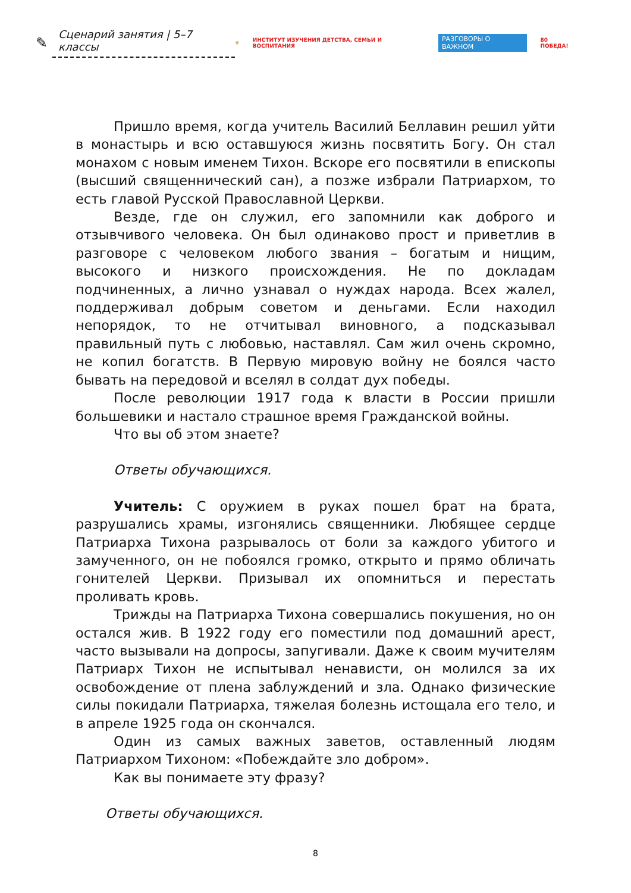✎ Сценарий занятия | 5–7 классы
⚜ ИНСТИТУТ ИЗУЧЕНИЯ ДЕТСТВА, СЕМЬИ И ВОСПИТАНИЯ РАЗГОВОРЫ О ВАЖНОМ 80 ПОБЕДА!
Пришло время, когда учитель Василий Беллавин решил уйти в монастырь и всю оставшуюся жизнь посвятить Богу. Он стал монахом с новым именем Тихон. Вскоре его посвятили в епископы (высший священнический сан), а позже избрали Патриархом, то есть главой Русской Православной Церкви.
Везде, где он служил, его запомнили как доброго и отзывчивого человека. Он был одинаково прост и приветлив в разговоре с человеком любого звания – богатым и нищим, высокого и низкого происхождения. Не по докладам подчиненных, а лично узнавал о нуждах народа. Всех жалел, поддерживал добрым советом и деньгами. Если находил непорядок, то не отчитывал виновного, а подсказывал правильный путь с любовью, наставлял. Сам жил очень скромно, не копил богатств. В Первую мировую войну не боялся часто бывать на передовой и вселял в солдат дух победы.
После революции 1917 года к власти в России пришли большевики и настало страшное время Гражданской войны.
Что вы об этом знаете?
Ответы обучающихся.
Учитель: С оружием в руках пошел брат на брата, разрушались храмы, изгонялись священники. Любящее сердце Патриарха Тихона разрывалось от боли за каждого убитого и замученного, он не побоялся громко, открыто и прямо обличать гонителей Церкви. Призывал их опомниться и перестать проливать кровь.
Трижды на Патриарха Тихона совершались покушения, но он остался жив. В 1922 году его поместили под домашний арест, часто вызывали на допросы, запугивали. Даже к своим мучителям Патриарх Тихон не испытывал ненависти, он молился за их освобождение от плена заблуждений и зла. Однако физические силы покидали Патриарха, тяжелая болезнь истощала его тело, и в апреле 1925 года он скончался.
Один из самых важных заветов, оставленный людям Патриархом Тихоном: «Побеждайте зло добром».
Как вы понимаете эту фразу?
Ответы обучающихся.
8